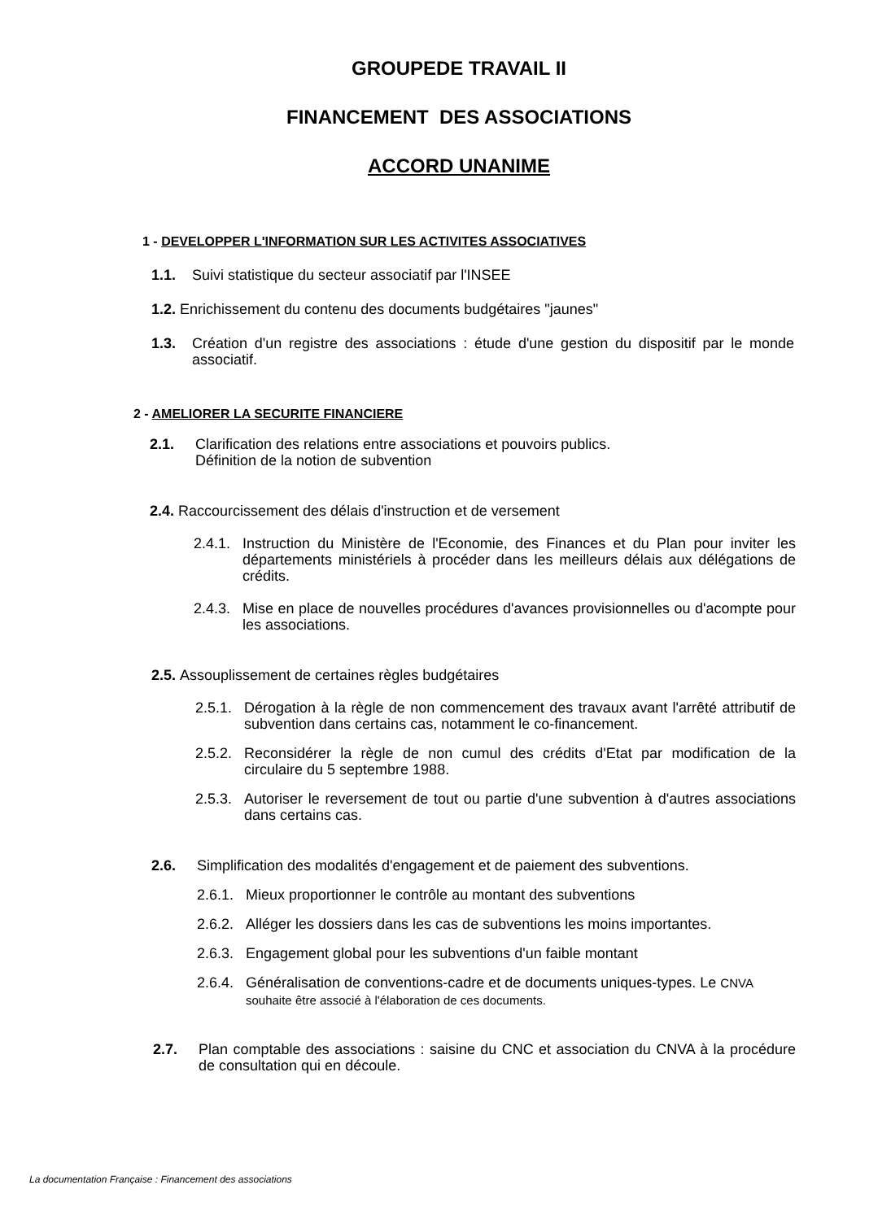GROUPEDE TRAVAIL II
FINANCEMENT DES ASSOCIATIONS
ACCORD UNANIME
1 - DEVELOPPER L'INFORMATION SUR LES ACTIVITES ASSOCIATIVES
1.1. Suivi statistique du secteur associatif par l'INSEE
1.2. Enrichissement du contenu des documents budgétaires "jaunes"
1.3. Création d'un registre des associations : étude d'une gestion du dispositif par le monde associatif.
2 - AMELIORER LA SECURITE FINANCIERE
2.1. Clarification des relations entre associations et pouvoirs publics.
Définition de la notion de subvention
2.4. Raccourcissement des délais d'instruction et de versement
2.4.1. Instruction du Ministère de l'Economie, des Finances et du Plan pour inviter les départements ministériels à procéder dans les meilleurs délais aux délégations de crédits.
2.4.3. Mise en place de nouvelles procédures d'avances provisionnelles ou d'acompte pour les associations.
2.5. Assouplissement de certaines règles budgétaires
2.5.1. Dérogation à la règle de non commencement des travaux avant l'arrêté attributif de subvention dans certains cas, notamment le co-financement.
2.5.2. Reconsidérer la règle de non cumul des crédits d'Etat par modification de la circulaire du 5 septembre 1988.
2.5.3. Autoriser le reversement de tout ou partie d'une subvention à d'autres associations dans certains cas.
2.6. Simplification des modalités d'engagement et de paiement des subventions.
2.6.1. Mieux proportionner le contrôle au montant des subventions
2.6.2. Alléger les dossiers dans les cas de subventions les moins importantes.
2.6.3. Engagement global pour les subventions d'un faible montant
2.6.4. Généralisation de conventions-cadre et de documents uniques-types. Le CNVA souhaite être associé à l'élaboration de ces documents.
2.7. Plan comptable des associations : saisine du CNC et association du CNVA à la procédure de consultation qui en découle.
La documentation Française : Financement des associations